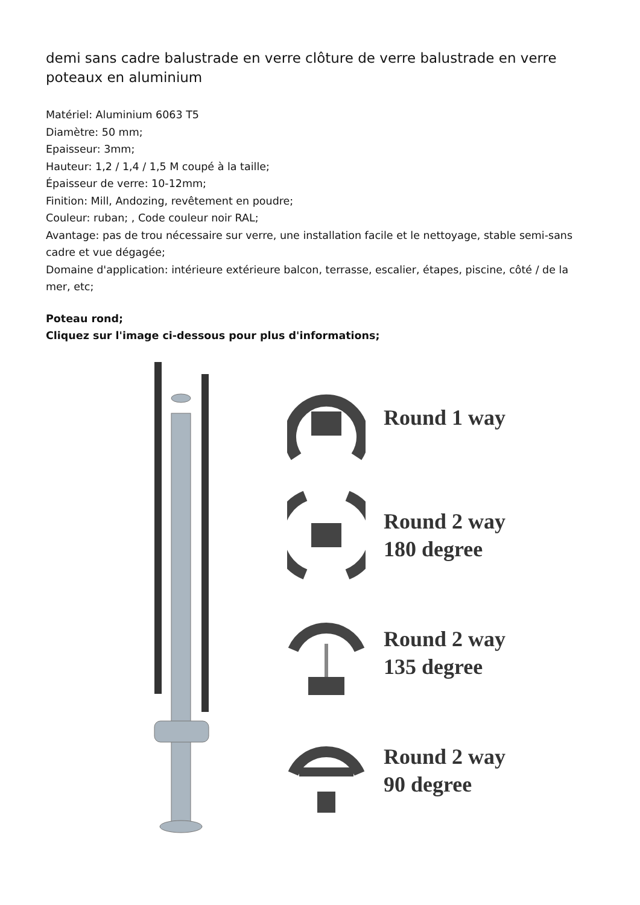demi sans cadre balustrade en verre clôture de verre balustrade en verre poteaux en aluminium
Matériel: Aluminium 6063 T5
Diamètre: 50 mm;
Epaisseur: 3mm;
Hauteur: 1,2 / 1,4 / 1,5 M coupé à la taille;
Épaisseur de verre: 10-12mm;
Finition: Mill, Andozing, revêtement en poudre;
Couleur: ruban; , Code couleur noir RAL;
Avantage: pas de trou nécessaire sur verre, une installation facile et le nettoyage, stable semi-sans cadre et vue dégagée;
Domaine d'application: intérieure extérieure balcon, terrasse, escalier, étapes, piscine, côté / de la mer, etc;
Poteau rond;
Cliquez sur l'image ci-dessous pour plus d'informations;
Round 1 way
Round 2 way
180 degree
Round 2 way
135 degree
Round 2 way
90 degree